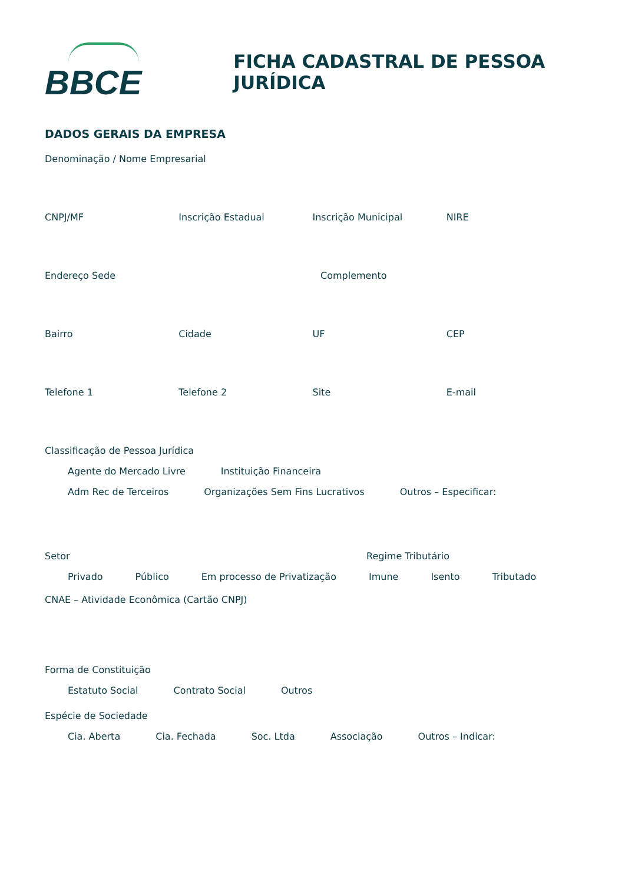BBCE
FICHA CADASTRAL DE PESSOA JURÍDICA
DADOS GERAIS DA EMPRESA
Denominação / Nome Empresarial
CNPJ/MF Inscrição Estadual Inscrição Municipal NIRE
Endereço Sede Complemento
Bairro Cidade UF CEP
Telefone 1 Telefone 2 Site E-mail
Classificação de Pessoa Jurídica
Agente do Mercado Livre Instituição Financeira
Adm Rec de Terceiros Organizações Sem Fins Lucrativos Outros – Especificar:
Setor Regime Tributário
Privado Público Em processo de Privatização Imune Isento Tributado
CNAE – Atividade Econômica (Cartão CNPJ)
Forma de Constituição
Estatuto Social Contrato Social Outros
Espécie de Sociedade
Cia. Aberta Cia. Fechada Soc. Ltda Associação Outros – Indicar: